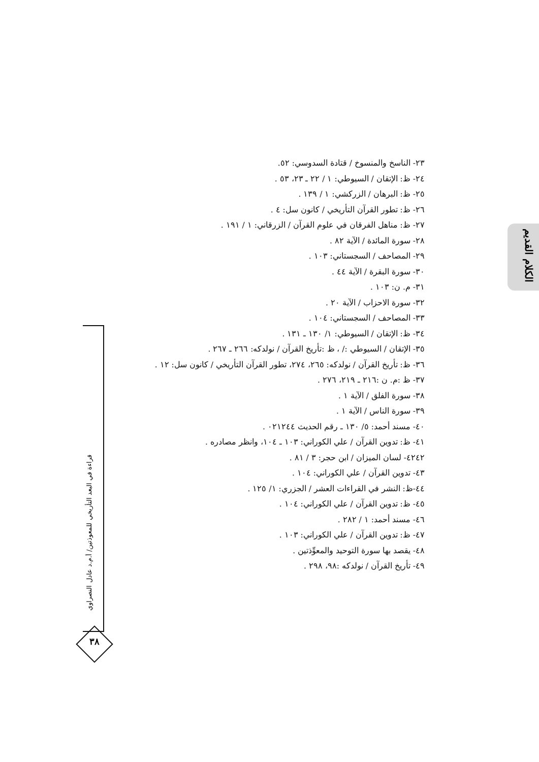الكلام القديم
قراءة في البعد التأريخي للمعوذتين/ أ.م.د عادل النصراوي
٣٨
٢٣- الناسخ والمنسوخ / قتادة السدوسي: ٥٢.
٢٤- ظ: الإتقان / السيوطي: ١ / ٢٢ ـ ٢٣، ٥٣ .
٢٥- ظ: البرهان / الزركشي: ١ / ١٣٩ .
٢٦- ظ: تطور القرآن التأريخي / كانون سل: ٤ .
٢٧- ظ: مناهل الفرقان في علوم القرآن / الزرقاني: ١ / ١٩١ .
٢٨- سورة المائدة / الآية ٨٢ .
٢٩- المصاحف / السجستاني: ١٠٣ .
٣٠- سورة البقرة / الآية ٤٤ .
٣١- م. ن: ١٠٣ .
٣٢- سورة الاحزاب / الآية ٢٠ .
٣٣- المصاحف / السجستاني: ١٠٤ .
٣٤- ظ: الإتقان / السيوطي: ١/ ١٣٠ ـ ١٣١ .
٣٥- الإتقان / السيوطي :/ ، ظ :تأريخ القرآن / نولدكه: ٢٦٦ ـ ٢٦٧ .
٣٦- ظ: تأريخ القرآن / نولدكه: ٢٦٥، ٢٧٤، تطور القرآن التأريخي / كانون سل: ١٢ .
٣٧- ظ :م. ن :٢١٦ ـ ٢١٩، ٢٧٦ .
٣٨- سورة الفلق / الآية ١ .
٣٩- سورة الناس / الآية ١ .
٤٠- مسند أحمد: ٥/ ١٣٠ ـ رقم الحديث ٠٢١٢٤٤ .
٤١- ظ: تدوين القرآن / علي الكوراني: ١٠٣ ـ ١٠٤، وانظر مصادره .
٤٢٤٢- لسان الميزان / ابن حجر: ٣ / ٨١ .
٤٣- تدوين القرآن / علي الكوراني: ١٠٤ .
٤٤-ظ: النشر في القراءات العشر / الجزري: ١/ ١٢٥ .
٤٥- ظ: تدوين القرآن / علي الكوراني: ١٠٤ .
٤٦- مسند أحمد: ١ / ٢٨٢ .
٤٧- ظ: تدوين القرآن / علي الكوراني: ١٠٣ .
٤٨- يقصد بها سورة التوحيد والمعوِّذتين .
٤٩- تأريخ القرآن / نولدكه :٩٨، ٢٩٨ .